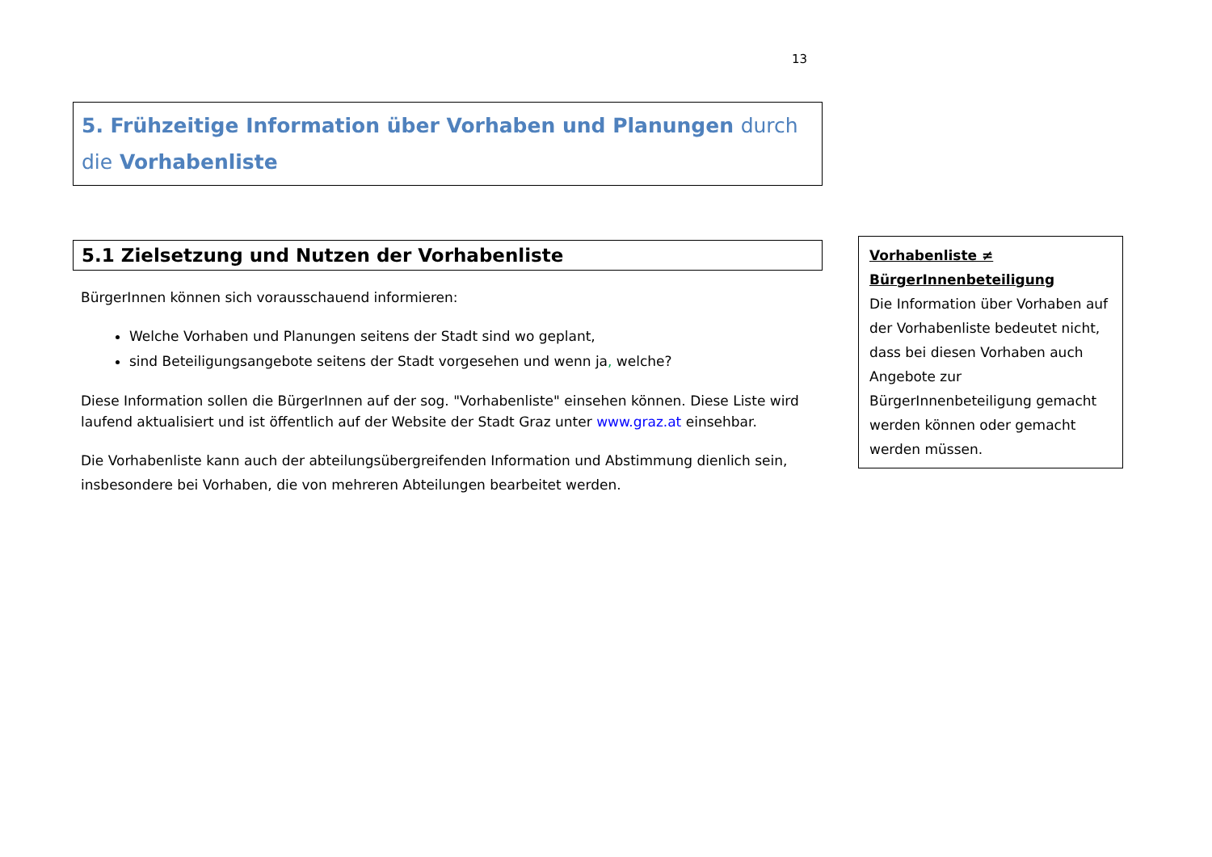13
5. Frühzeitige Information über Vorhaben und Planungen durch die Vorhabenliste
5.1 Zielsetzung und Nutzen der Vorhabenliste
BürgerInnen können sich vorausschauend informieren:
Welche Vorhaben und Planungen seitens der Stadt sind wo geplant,
sind Beteiligungsangebote seitens der Stadt vorgesehen und wenn ja, welche?
Diese Information sollen die BürgerInnen auf der sog. "Vorhabenliste" einsehen können. Diese Liste wird laufend aktualisiert und ist öffentlich auf der Website der Stadt Graz unter www.graz.at einsehbar.
Die Vorhabenliste kann auch der abteilungsübergreifenden Information und Abstimmung dienlich sein, insbesondere bei Vorhaben, die von mehreren Abteilungen bearbeitet werden.
Vorhabenliste ≠ BürgerInnenbeteiligung
Die Information über Vorhaben auf der Vorhabenliste bedeutet nicht, dass bei diesen Vorhaben auch Angebote zur BürgerInnenbeteiligung gemacht werden können oder gemacht werden müssen.